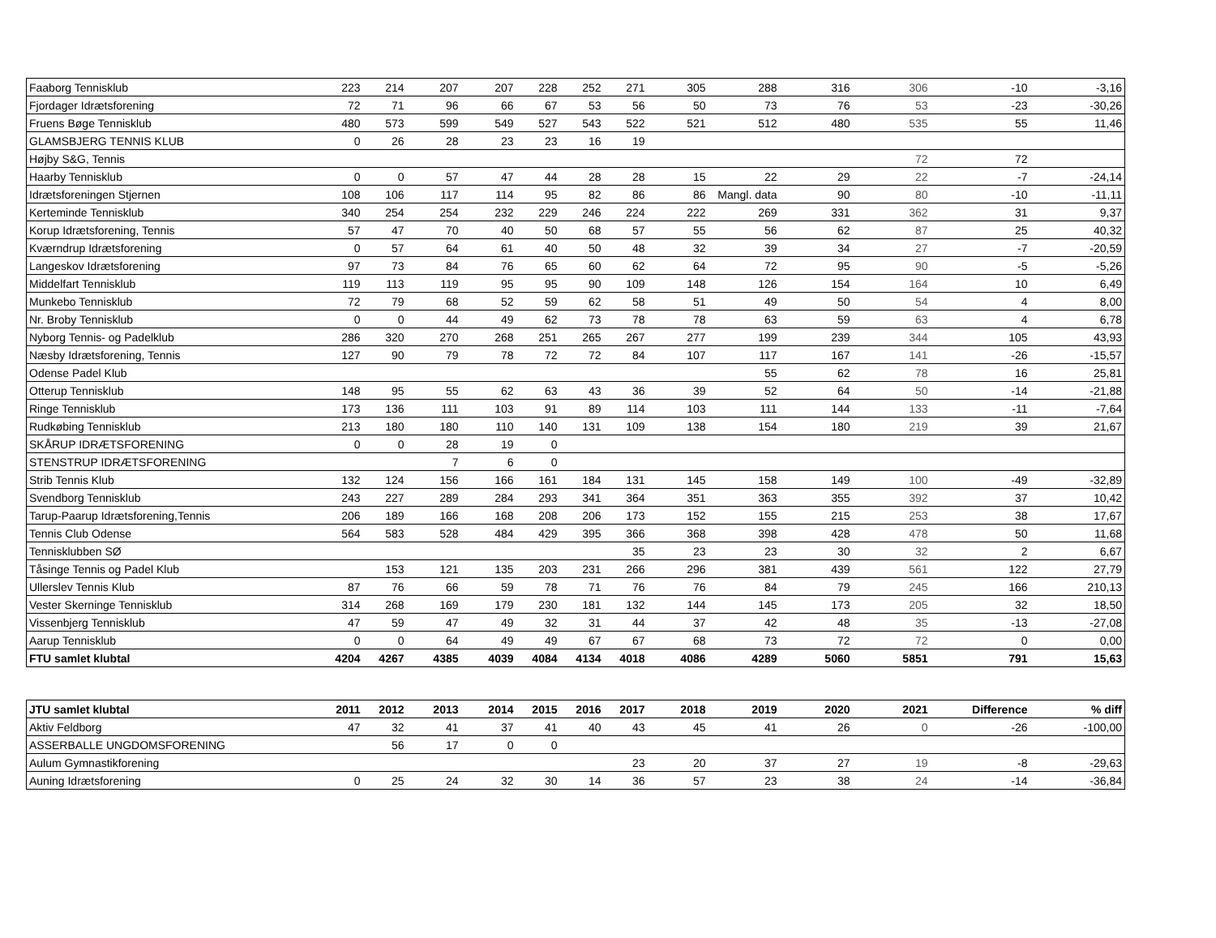| Faaborg Tennisklub | 223 | 214 | 207 | 207 | 228 | 252 | 271 | 305 | 288 | 316 | 306 | -10 | -3,16 |
| Fjordager Idrætsforening | 72 | 71 | 96 | 66 | 67 | 53 | 56 | 50 | 73 | 76 | 53 | -23 | -30,26 |
| Fruens Bøge Tennisklub | 480 | 573 | 599 | 549 | 527 | 543 | 522 | 521 | 512 | 480 | 535 | 55 | 11,46 |
| GLAMSBJERG TENNIS KLUB | 0 | 26 | 28 | 23 | 23 | 16 | 19 | | | | | | |
| Højby S&G, Tennis | | | | | | | | | | | 72 | 72 | |
| Haarby Tennisklub | 0 | 0 | 57 | 47 | 44 | 28 | 28 | 15 | 22 | 29 | 22 | -7 | -24,14 |
| Idrætsforeningen Stjernen | 108 | 106 | 117 | 114 | 95 | 82 | 86 | 86 | Mangl. data | 90 | 80 | -10 | -11,11 |
| Kerteminde Tennisklub | 340 | 254 | 254 | 232 | 229 | 246 | 224 | 222 | 269 | 331 | 362 | 31 | 9,37 |
| Korup Idrætsforening, Tennis | 57 | 47 | 70 | 40 | 50 | 68 | 57 | 55 | 56 | 62 | 87 | 25 | 40,32 |
| Kværndrup Idrætsforening | 0 | 57 | 64 | 61 | 40 | 50 | 48 | 32 | 39 | 34 | 27 | -7 | -20,59 |
| Langeskov Idrætsforening | 97 | 73 | 84 | 76 | 65 | 60 | 62 | 64 | 72 | 95 | 90 | -5 | -5,26 |
| Middelfart Tennisklub | 119 | 113 | 119 | 95 | 95 | 90 | 109 | 148 | 126 | 154 | 164 | 10 | 6,49 |
| Munkebo Tennisklub | 72 | 79 | 68 | 52 | 59 | 62 | 58 | 51 | 49 | 50 | 54 | 4 | 8,00 |
| Nr. Broby Tennisklub | 0 | 0 | 44 | 49 | 62 | 73 | 78 | 78 | 63 | 59 | 63 | 4 | 6,78 |
| Nyborg Tennis- og Padelklub | 286 | 320 | 270 | 268 | 251 | 265 | 267 | 277 | 199 | 239 | 344 | 105 | 43,93 |
| Næsby Idrætsforening, Tennis | 127 | 90 | 79 | 78 | 72 | 72 | 84 | 107 | 117 | 167 | 141 | -26 | -15,57 |
| Odense Padel Klub | | | | | | | | | 55 | 62 | 78 | 16 | 25,81 |
| Otterup Tennisklub | 148 | 95 | 55 | 62 | 63 | 43 | 36 | 39 | 52 | 64 | 50 | -14 | -21,88 |
| Ringe Tennisklub | 173 | 136 | 111 | 103 | 91 | 89 | 114 | 103 | 111 | 144 | 133 | -11 | -7,64 |
| Rudkøbing Tennisklub | 213 | 180 | 180 | 110 | 140 | 131 | 109 | 138 | 154 | 180 | 219 | 39 | 21,67 |
| SKÅRUP IDRÆTSFORENING | 0 | 0 | 28 | 19 | 0 | | | | | | | | |
| STENSTRUP IDRÆTSFORENING | | | 7 | 6 | 0 | | | | | | | | |
| Strib Tennis Klub | 132 | 124 | 156 | 166 | 161 | 184 | 131 | 145 | 158 | 149 | 100 | -49 | -32,89 |
| Svendborg Tennisklub | 243 | 227 | 289 | 284 | 293 | 341 | 364 | 351 | 363 | 355 | 392 | 37 | 10,42 |
| Tarup-Paarup Idrætsforening,Tennis | 206 | 189 | 166 | 168 | 208 | 206 | 173 | 152 | 155 | 215 | 253 | 38 | 17,67 |
| Tennis Club Odense | 564 | 583 | 528 | 484 | 429 | 395 | 366 | 368 | 398 | 428 | 478 | 50 | 11,68 |
| Tennisklubben SØ | | | | | | | 35 | 23 | 23 | 30 | 32 | 2 | 6,67 |
| Tåsinge Tennis og Padel Klub | | 153 | 121 | 135 | 203 | 231 | 266 | 296 | 381 | 439 | 561 | 122 | 27,79 |
| Ullerslev Tennis Klub | 87 | 76 | 66 | 59 | 78 | 71 | 76 | 76 | 84 | 79 | 245 | 166 | 210,13 |
| Vester Skerninge Tennisklub | 314 | 268 | 169 | 179 | 230 | 181 | 132 | 144 | 145 | 173 | 205 | 32 | 18,50 |
| Vissenbjerg Tennisklub | 47 | 59 | 47 | 49 | 32 | 31 | 44 | 37 | 42 | 48 | 35 | -13 | -27,08 |
| Aarup Tennisklub | 0 | 0 | 64 | 49 | 49 | 67 | 67 | 68 | 73 | 72 | 72 | 0 | 0,00 |
| FTU samlet klubtal | 4204 | 4267 | 4385 | 4039 | 4084 | 4134 | 4018 | 4086 | 4289 | 5060 | 5851 | 791 | 15,63 |
| JTU samlet klubtal | 2011 | 2012 | 2013 | 2014 | 2015 | 2016 | 2017 | 2018 | 2019 | 2020 | 2021 | Difference | % diff |
| --- | --- | --- | --- | --- | --- | --- | --- | --- | --- | --- | --- | --- | --- |
| Aktiv Feldborg | 47 | 32 | 41 | 37 | 41 | 40 | 43 | 45 | 41 | 26 | 0 | -26 | -100,00 |
| ASSERBALLE UNGDOMSFORENING | | 56 | 17 | 0 | 0 | | | | | | | | |
| Aulum Gymnastikforening | | | | | | | 23 | 20 | 37 | 27 | 19 | -8 | -29,63 |
| Auning Idrætsforening | 0 | 25 | 24 | 32 | 30 | 14 | 36 | 57 | 23 | 38 | 24 | -14 | -36,84 |